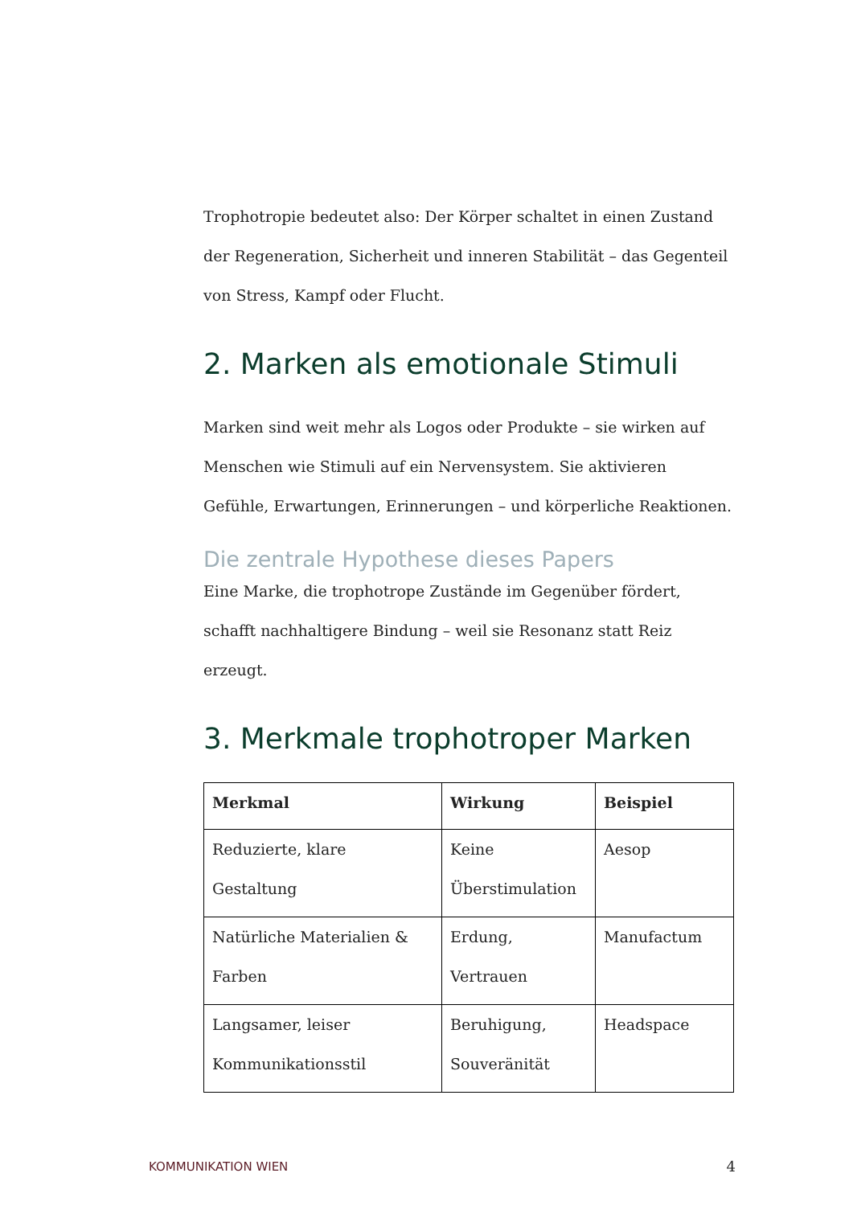Trophotropie bedeutet also: Der Körper schaltet in einen Zustand der Regeneration, Sicherheit und inneren Stabilität – das Gegenteil von Stress, Kampf oder Flucht.
2. Marken als emotionale Stimuli
Marken sind weit mehr als Logos oder Produkte – sie wirken auf Menschen wie Stimuli auf ein Nervensystem. Sie aktivieren Gefühle, Erwartungen, Erinnerungen – und körperliche Reaktionen.
Die zentrale Hypothese dieses Papers
Eine Marke, die trophotrope Zustände im Gegenüber fördert, schafft nachhaltigere Bindung – weil sie Resonanz statt Reiz erzeugt.
3. Merkmale trophotroper Marken
| Merkmal | Wirkung | Beispiel |
| --- | --- | --- |
| Reduzierte, klare Gestaltung | Keine Überstimulation | Aesop |
| Natürliche Materialien & Farben | Erdung, Vertrauen | Manufactum |
| Langsamer, leiser Kommunikationsstil | Beruhigung, Souveränität | Headspace |
KOMMUNIKATION WIEN
4